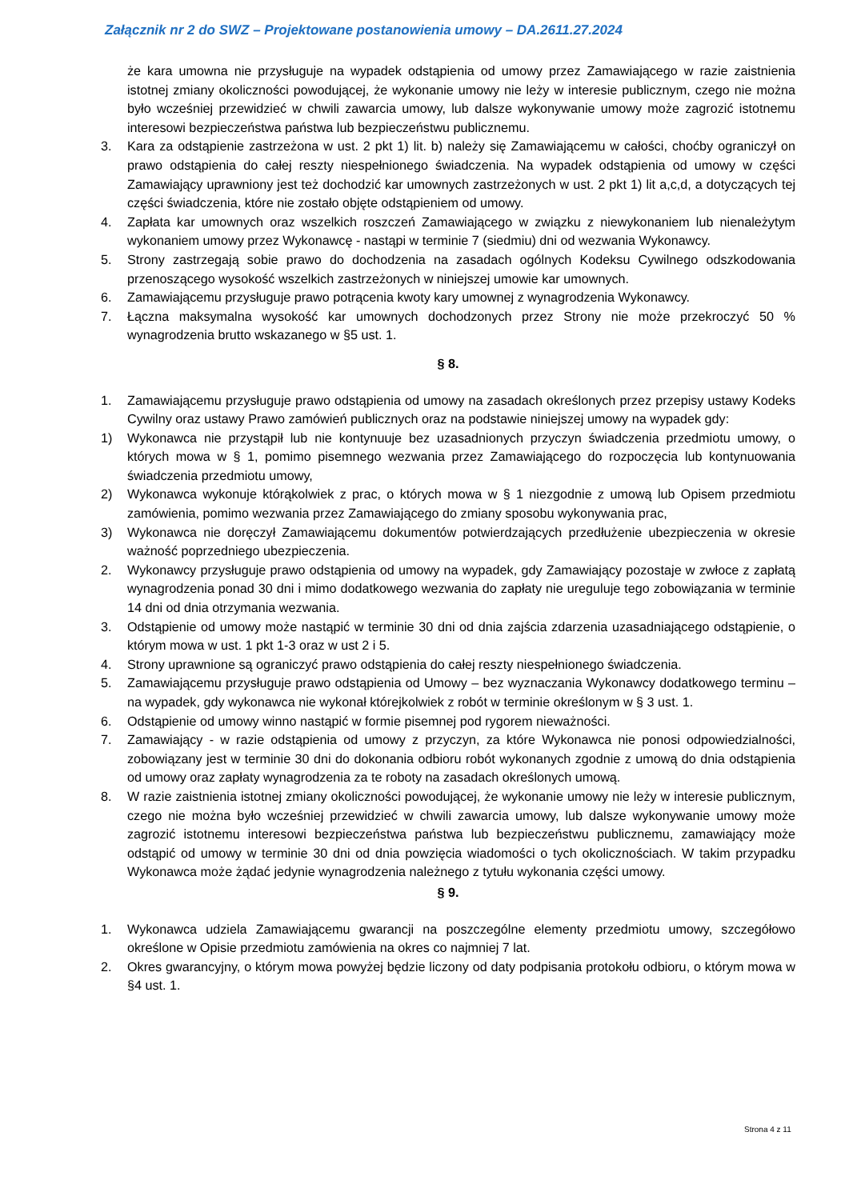Załącznik nr 2 do SWZ – Projektowane postanowienia umowy – DA.2611.27.2024
że kara umowna nie przysługuje na wypadek odstąpienia od umowy przez Zamawiającego w razie zaistnienia istotnej zmiany okoliczności powodującej, że wykonanie umowy nie leży w interesie publicznym, czego nie można było wcześniej przewidzieć w chwili zawarcia umowy, lub dalsze wykonywanie umowy może zagrozić istotnemu interesowi bezpieczeństwa państwa lub bezpieczeństwu publicznemu.
3. Kara za odstąpienie zastrzeżona w ust. 2 pkt 1) lit. b) należy się Zamawiającemu w całości, choćby ograniczył on prawo odstąpienia do całej reszty niespełnionego świadczenia. Na wypadek odstąpienia od umowy w części Zamawiający uprawniony jest też dochodzić kar umownych zastrzeżonych w ust. 2 pkt 1) lit a,c,d, a dotyczących tej części świadczenia, które nie zostało objęte odstąpieniem od umowy.
4. Zapłata kar umownych oraz wszelkich roszczeń Zamawiającego w związku z niewykonaniem lub nienależytym wykonaniem umowy przez Wykonawcę - nastąpi w terminie 7 (siedmiu) dni od wezwania Wykonawcy.
5. Strony zastrzegają sobie prawo do dochodzenia na zasadach ogólnych Kodeksu Cywilnego odszkodowania przenoszącego wysokość wszelkich zastrzeżonych w niniejszej umowie kar umownych.
6. Zamawiającemu przysługuje prawo potrącenia kwoty kary umownej z wynagrodzenia Wykonawcy.
7. Łączna maksymalna wysokość kar umownych dochodzonych przez Strony nie może przekroczyć 50 % wynagrodzenia brutto wskazanego w §5 ust. 1.
§ 8.
1. Zamawiającemu przysługuje prawo odstąpienia od umowy na zasadach określonych przez przepisy ustawy Kodeks Cywilny oraz ustawy Prawo zamówień publicznych oraz na podstawie niniejszej umowy na wypadek gdy:
1) Wykonawca nie przystąpił lub nie kontynuuje bez uzasadnionych przyczyn świadczenia przedmiotu umowy, o których mowa w § 1, pomimo pisemnego wezwania przez Zamawiającego do rozpoczęcia lub kontynuowania świadczenia przedmiotu umowy,
2) Wykonawca wykonuje którąkolwiek z prac, o których mowa w § 1 niezgodnie z umową lub Opisem przedmiotu zamówienia, pomimo wezwania przez Zamawiającego do zmiany sposobu wykonywania prac,
3) Wykonawca nie doręczył Zamawiającemu dokumentów potwierdzających przedłużenie ubezpieczenia w okresie ważność poprzedniego ubezpieczenia.
2. Wykonawcy przysługuje prawo odstąpienia od umowy na wypadek, gdy Zamawiający pozostaje w zwłoce z zapłatą wynagrodzenia ponad 30 dni i mimo dodatkowego wezwania do zapłaty nie ureguluje tego zobowiązania w terminie 14 dni od dnia otrzymania wezwania.
3. Odstąpienie od umowy może nastąpić w terminie 30 dni od dnia zajścia zdarzenia uzasadniającego odstąpienie, o którym mowa w ust. 1 pkt 1-3 oraz w ust 2 i 5.
4. Strony uprawnione są ograniczyć prawo odstąpienia do całej reszty niespełnionego świadczenia.
5. Zamawiającemu przysługuje prawo odstąpienia od Umowy – bez wyznaczania Wykonawcy dodatkowego terminu – na wypadek, gdy wykonawca nie wykonał którejkolwiek z robót w terminie określonym w § 3 ust. 1.
6. Odstąpienie od umowy winno nastąpić w formie pisemnej pod rygorem nieważności.
7. Zamawiający - w razie odstąpienia od umowy z przyczyn, za które Wykonawca nie ponosi odpowiedzialności, zobowiązany jest w terminie 30 dni do dokonania odbioru robót wykonanych zgodnie z umową do dnia odstąpienia od umowy oraz zapłaty wynagrodzenia za te roboty na zasadach określonych umową.
8. W razie zaistnienia istotnej zmiany okoliczności powodującej, że wykonanie umowy nie leży w interesie publicznym, czego nie można było wcześniej przewidzieć w chwili zawarcia umowy, lub dalsze wykonywanie umowy może zagrozić istotnemu interesowi bezpieczeństwa państwa lub bezpieczeństwu publicznemu, zamawiający może odstąpić od umowy w terminie 30 dni od dnia powzięcia wiadomości o tych okolicznościach. W takim przypadku Wykonawca może żądać jedynie wynagrodzenia należnego z tytułu wykonania części umowy.
§ 9.
1. Wykonawca udziela Zamawiającemu gwarancji na poszczególne elementy przedmiotu umowy, szczegółowo określone w Opisie przedmiotu zamówienia na okres co najmniej 7 lat.
2. Okres gwarancyjny, o którym mowa powyżej będzie liczony od daty podpisania protokołu odbioru, o którym mowa w §4 ust. 1.
Strona 4 z 11